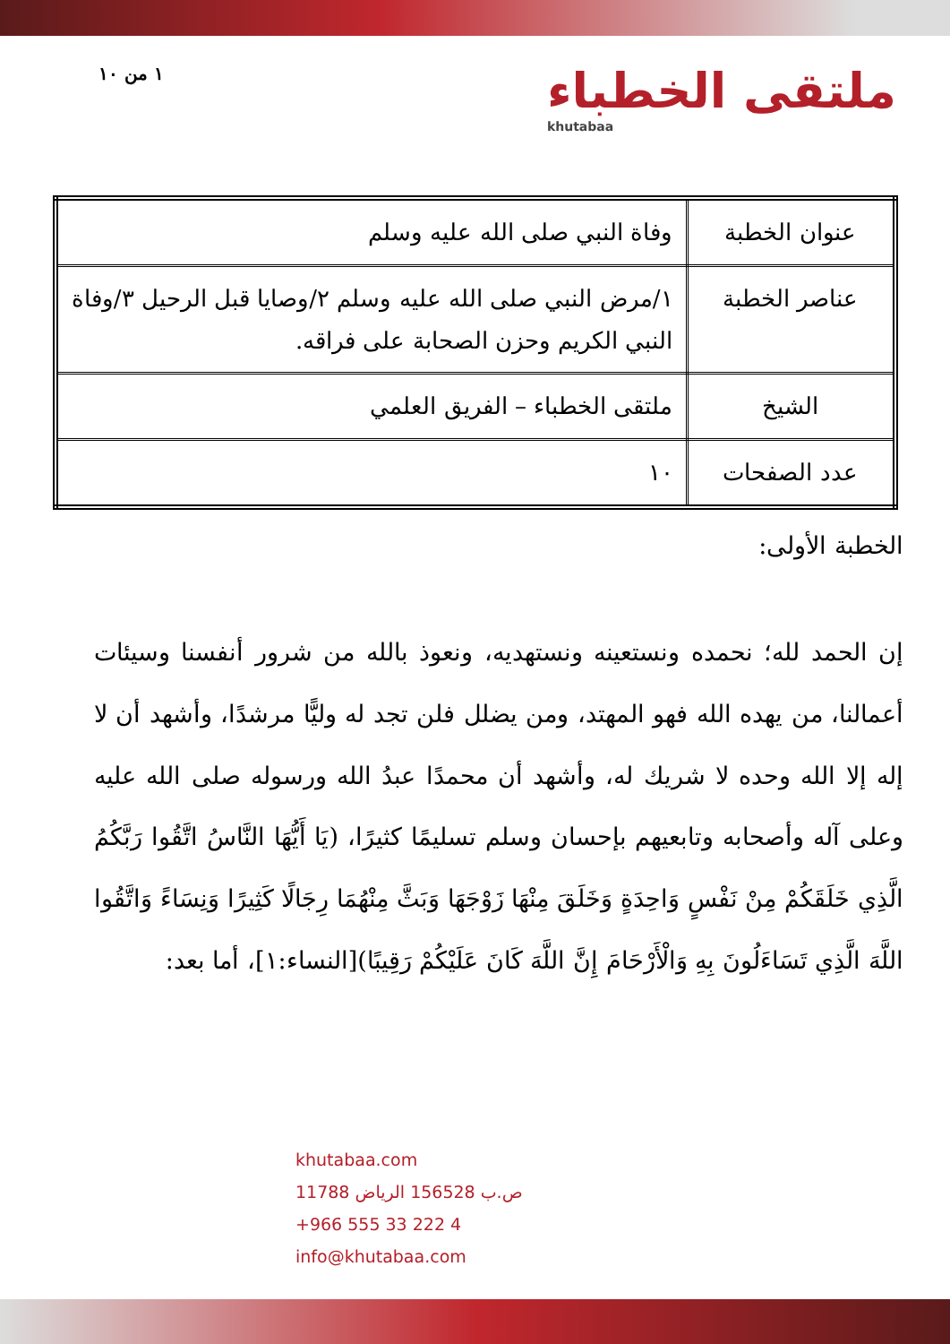١ من ١٠
ملتقى الخطباء
khutabaa
| عنوان الخطبة | وفاة النبي صلى الله عليه وسلم |
| عناصر الخطبة | ١/مرض النبي صلى الله عليه وسلم ٢/وصايا قبل الرحيل ٣/وفاة النبي الكريم وحزن الصحابة على فراقه. |
| الشيخ | ملتقى الخطباء – الفريق العلمي |
| عدد الصفحات | ١٠ |
الخطبة الأولى:
إن الحمد لله؛ نحمده ونستعينه ونستهديه، ونعوذ بالله من شرور أنفسنا وسيئات أعمالنا، من يهده الله فهو المهتد، ومن يضلل فلن تجد له وليًّا مرشدًا، وأشهد أن لا إله إلا الله وحده لا شريك له، وأشهد أن محمدًا عبدُ الله ورسوله صلى الله عليه وعلى آله وأصحابه وتابعيهم بإحسان وسلم تسليمًا كثيرًا، (يَا أَيُّهَا النَّاسُ اتَّقُوا رَبَّكُمُ الَّذِي خَلَقَكُمْ مِنْ نَفْسٍ وَاحِدَةٍ وَخَلَقَ مِنْهَا زَوْجَهَا وَبَثَّ مِنْهُمَا رِجَالًا كَثِيرًا وَنِسَاءً وَاتَّقُوا اللَّهَ الَّذِي تَسَاءَلُونَ بِهِ وَالْأَرْحَامَ إِنَّ اللَّهَ كَانَ عَلَيْكُمْ رَقِيبًا)[النساء:١]، أما بعد:
khutabaa.com
ص.ب 156528 الرياض 11788
+966 555 33 222 4
info@khutabaa.com